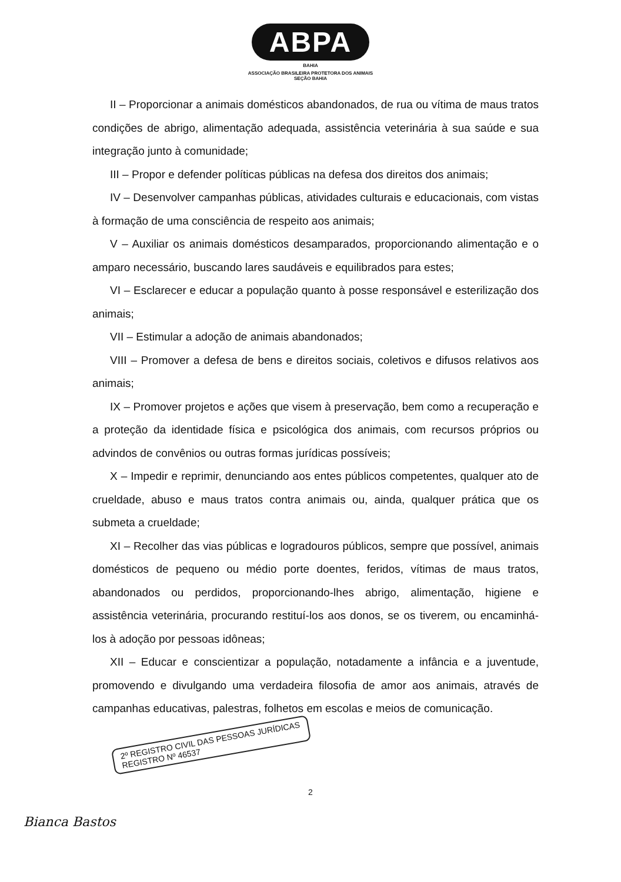ABPA
BAHIA
ASSOCIAÇÃO BRASILEIRA PROTETORA DOS ANIMAIS
SEÇÃO BAHIA
II – Proporcionar a animais domésticos abandonados, de rua ou vítima de maus tratos condições de abrigo, alimentação adequada, assistência veterinária à sua saúde e sua integração junto à comunidade;
III – Propor e defender políticas públicas na defesa dos direitos dos animais;
IV – Desenvolver campanhas públicas, atividades culturais e educacionais, com vistas à formação de uma consciência de respeito aos animais;
V – Auxiliar os animais domésticos desamparados, proporcionando alimentação e o amparo necessário, buscando lares saudáveis e equilibrados para estes;
VI – Esclarecer e educar a população quanto à posse responsável e esterilização dos animais;
VII – Estimular a adoção de animais abandonados;
VIII – Promover a defesa de bens e direitos sociais, coletivos e difusos relativos aos animais;
IX – Promover projetos e ações que visem à preservação, bem como a recuperação e a proteção da identidade física e psicológica dos animais, com recursos próprios ou advindos de convênios ou outras formas jurídicas possíveis;
X – Impedir e reprimir, denunciando aos entes públicos competentes, qualquer ato de crueldade, abuso e maus tratos contra animais ou, ainda, qualquer prática que os submeta a crueldade;
XI – Recolher das vias públicas e logradouros públicos, sempre que possível, animais domésticos de pequeno ou médio porte doentes, feridos, vítimas de maus tratos, abandonados ou perdidos, proporcionando-lhes abrigo, alimentação, higiene e assistência veterinária, procurando restituí-los aos donos, se os tiverem, ou encaminhá-los à adoção por pessoas idôneas;
XII – Educar e conscientizar a população, notadamente a infância e a juventude, promovendo e divulgando uma verdadeira filosofia de amor aos animais, através de campanhas educativas, palestras, folhetos em escolas e meios de comunicação.
2º REGISTRO CIVIL DAS PESSOAS JURÍDICAS
REGISTRO Nº 46537
2
Bianca Bastos